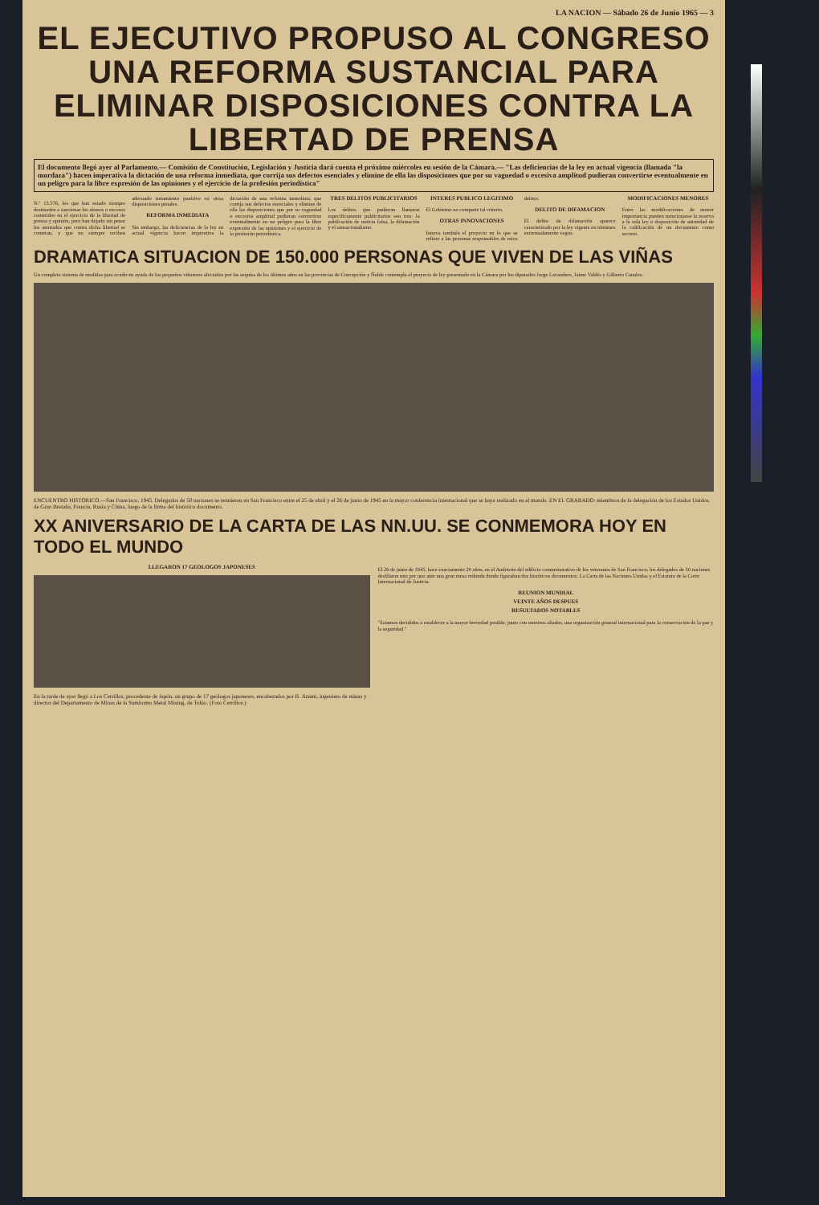LA NACION — Sábado 26 de Junio 1965 — 3
EL EJECUTIVO PROPUSO AL CONGRESO UNA REFORMA SUSTANCIAL PARA ELIMINAR DISPOSICIONES CONTRA LA LIBERTAD DE PRENSA
El documento llegó ayer al Parlamento.— Comisión de Constitución, Legislación y Justicia dará cuenta el próximo miércoles en sesión de la Cámara.— "Las deficiencias de la ley en actual vigencia (llamada "la mordaza") hacen imperativa la dictación de una reforma inmediata, que corrija sus defectos esenciales y elimine de ella las disposiciones que por su vaguedad o excesiva amplitud pudieran convertirse eventualmente en un peligro para la libre expresión de las opiniones y el ejercicio de la profesión periodística"
N.º 15.576, los que han estado siempre destinados a sancionar los abusos o excesos cometidos en el ejercicio de la libertad de prensa y opinión, pero han dejado sin penar los atentados que contra dicha libertad se cometan, y que no siempre reciben adecuado tratamiento punitivo en otras disposiciones penales.
REFORMA INMEDIATA
Sin embargo, las deficiencias de la ley en actual vigencia hacen imperativa la dictación de una reforma inmediata, que corrija sus defectos esenciales y elimine de ella las disposiciones que por su vaguedad o excesiva amplitud pudieran convertirse eventualmente en un peligro para la libre expresión de las opiniones y el ejercicio de la profesión periodística.
TRES DELITOS PUBLICITARIOS
Los delitos que pudieran llamarse específicamente publicitarios son tres: la publicación de noticia falsa, la difamación y el sensacionalismo.
INTERES PUBLICO LEGITIMO
El Gobierno no comparte tal criterio.
OTRAS INNOVACIONES
Innova también el proyecto en lo que se refiere a las personas responsables de estos delitos.
DELITO DE DIFAMACION
El delito de difamación aparece caracterizado por la ley vigente en términos extremadamente vagos.
MODIFICACIONES MENORES
Entre las modificaciones de menor importancia pueden mencionarse la reserva a la sola ley o disposición de autoridad de la calificación de un documento como secreto.
DRAMATICA SITUACION DE 150.000 PERSONAS QUE VIVEN DE LAS VIÑAS
Un completo sistema de medidas para acudir en ayuda de los pequeños viñateros afectados por las sequías de los últimos años en las provincias de Concepción y Ñuble contempla el proyecto de ley presentado en la Cámara por los diputados Jorge Lavandero, Jaime Valdés y Gilberto Canales.
ENCUENTRO HISTORICO.—San Francisco, 1945. Delegados de 50 naciones se reunieron en San Francisco entre el 25 de abril y el 26 de junio de 1945 en la mayor conferencia internacional que se haya realizado en el mundo. EN EL GRABADO: miembros de la delegación de los Estados Unidos, de Gran Bretaña, Francia, Rusia y China, luego de la firma del histórico documento.
XX ANIVERSARIO DE LA CARTA DE LAS NN.UU. SE CONMEMORA HOY EN TODO EL MUNDO
LLEGARON 17 GEOLOGOS JAPONESES
En la tarde de ayer llegó a Los Cerrillos, procedente de Japón, un grupo de 17 geólogos japoneses, encabezados por B. Jizumi, ingeniero de minas y director del Departamento de Minas de la Sumitomo Metal Mining, de Tokio. (Foto Cerrillos.)
El 26 de junio de 1945, hace exactamente 20 años, en el Auditorio del edificio conmemorativo de los veteranos de San Francisco, los delegados de 50 naciones desfilaron uno por uno ante una gran mesa redonda donde figuraban dos históricos documentos: La Carta de las Naciones Unidas y el Estatuto de la Corte Internacional de Justicia.
REUNION MUNDIAL
VEINTE AÑOS DESPUES
RESULTADOS NOTABLES
"Estamos decididos a establecer a la mayor brevedad posible, junto con nuestros aliados, una organización general internacional para la conservación de la paz y la seguridad."